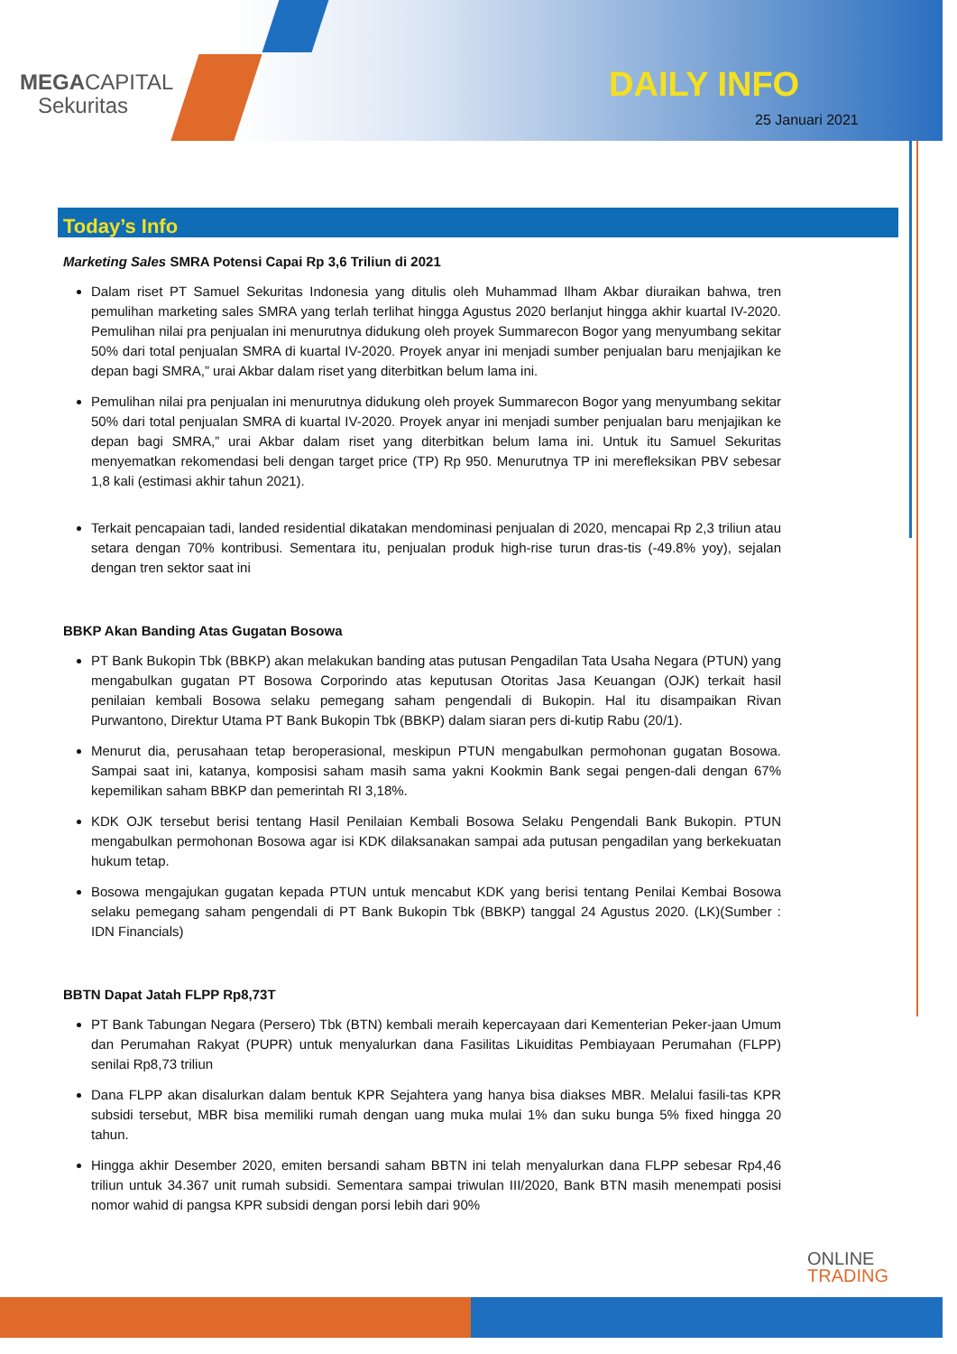MEGACAPITAL
Sekuritas
DAILY INFO
25 Januari 2021
Today’s Info
Marketing Sales SMRA Potensi Capai Rp 3,6 Triliun di 2021
Dalam riset PT Samuel Sekuritas Indonesia yang ditulis oleh Muhammad Ilham Akbar diuraikan bahwa, tren pemulihan marketing sales SMRA yang terlah terlihat hingga Agustus 2020 berlanjut hingga akhir kuartal IV-2020. Pemulihan nilai pra penjualan ini menurutnya didukung oleh proyek Summarecon Bogor yang menyumbang sekitar 50% dari total penjualan SMRA di kuartal IV-2020. Proyek anyar ini menjadi sumber penjualan baru menjajikan ke depan bagi SMRA,” urai Akbar dalam riset yang diterbitkan belum lama ini.
Pemulihan nilai pra penjualan ini menurutnya didukung oleh proyek Summarecon Bogor yang menyumbang sekitar 50% dari total penjualan SMRA di kuartal IV-2020. Proyek anyar ini menjadi sumber penjualan baru menjajikan ke depan bagi SMRA,” urai Akbar dalam riset yang diterbitkan belum lama ini. Untuk itu Samuel Sekuritas menyematkan rekomendasi beli dengan target price (TP) Rp 950. Menurutnya TP ini merefleksikan PBV sebesar 1,8 kali (estimasi akhir tahun 2021).
Terkait pencapaian tadi, landed residential dikatakan mendominasi penjualan di 2020, mencapai Rp 2,3 triliun atau setara dengan 70% kontribusi. Sementara itu, penjualan produk high-rise turun dras-tis (-49.8% yoy), sejalan dengan tren sektor saat ini
BBKP Akan Banding Atas Gugatan Bosowa
PT Bank Bukopin Tbk (BBKP) akan melakukan banding atas putusan Pengadilan Tata Usaha Negara (PTUN) yang mengabulkan gugatan PT Bosowa Corporindo atas keputusan Otoritas Jasa Keuangan (OJK) terkait hasil penilaian kembali Bosowa selaku pemegang saham pengendali di Bukopin. Hal itu disampaikan Rivan Purwantono, Direktur Utama PT Bank Bukopin Tbk (BBKP) dalam siaran pers di-kutip Rabu (20/1).
Menurut dia, perusahaan tetap beroperasional, meskipun PTUN mengabulkan permohonan gugatan Bosowa. Sampai saat ini, katanya, komposisi saham masih sama yakni Kookmin Bank segai pengen-dali dengan 67% kepemilikan saham BBKP dan pemerintah RI 3,18%.
KDK OJK tersebut berisi tentang Hasil Penilaian Kembali Bosowa Selaku Pengendali Bank Bukopin. PTUN mengabulkan permohonan Bosowa agar isi KDK dilaksanakan sampai ada putusan pengadilan yang berkekuatan hukum tetap.
Bosowa mengajukan gugatan kepada PTUN untuk mencabut KDK yang berisi tentang Penilai Kembai Bosowa selaku pemegang saham pengendali di PT Bank Bukopin Tbk (BBKP) tanggal 24 Agustus 2020. (LK)(Sumber : IDN Financials)
BBTN Dapat Jatah FLPP Rp8,73T
PT Bank Tabungan Negara (Persero) Tbk (BTN) kembali meraih kepercayaan dari Kementerian Peker-jaan Umum dan Perumahan Rakyat (PUPR) untuk menyalurkan dana Fasilitas Likuiditas Pembiayaan Perumahan (FLPP) senilai Rp8,73 triliun
Dana FLPP akan disalurkan dalam bentuk KPR Sejahtera yang hanya bisa diakses MBR. Melalui fasili-tas KPR subsidi tersebut, MBR bisa memiliki rumah dengan uang muka mulai 1% dan suku bunga 5% fixed hingga 20 tahun.
Hingga akhir Desember 2020, emiten bersandi saham BBTN ini telah menyalurkan dana FLPP sebesar Rp4,46 triliun untuk 34.367 unit rumah subsidi. Sementara sampai triwulan III/2020, Bank BTN masih menempati posisi nomor wahid di pangsa KPR subsidi dengan porsi lebih dari 90%
ONLINE
TRADING